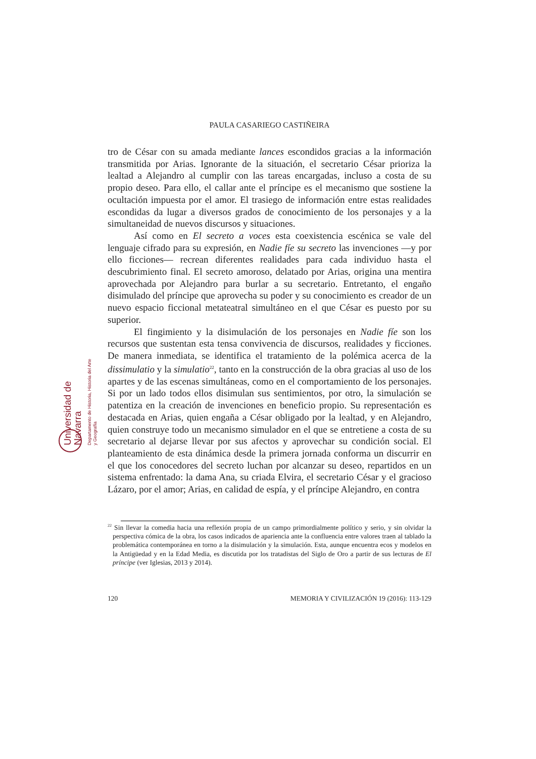PAULA CASARIEGO CASTIÑEIRA
Universidad de Navarra
Departamento de Historia, Historia del Arte y Geografía
tro de César con su amada mediante lances escondidos gracias a la información transmitida por Arias. Ignorante de la situación, el secretario César prioriza la lealtad a Alejandro al cumplir con las tareas encargadas, incluso a costa de su propio deseo. Para ello, el callar ante el príncipe es el mecanismo que sostiene la ocultación impuesta por el amor. El trasiego de información entre estas realidades escondidas da lugar a diversos grados de conocimiento de los personajes y a la simultaneidad de nuevos discursos y situaciones.
Así como en El secreto a voces esta coexistencia escénica se vale del lenguaje cifrado para su expresión, en Nadie fíe su secreto las invenciones —y por ello ficciones— recrean diferentes realidades para cada individuo hasta el descubrimiento final. El secreto amoroso, delatado por Arias, origina una mentira aprovechada por Alejandro para burlar a su secretario. Entretanto, el engaño disimulado del príncipe que aprovecha su poder y su conocimiento es creador de un nuevo espacio ficcional metateatral simultáneo en el que César es puesto por su superior.
El fingimiento y la disimulación de los personajes en Nadie fíe son los recursos que sustentan esta tensa convivencia de discursos, realidades y ficciones. De manera inmediata, se identifica el tratamiento de la polémica acerca de la dissimulatio y la simulatio<sup>22</sup>, tanto en la construcción de la obra gracias al uso de los apartes y de las escenas simultáneas, como en el comportamiento de los personajes. Si por un lado todos ellos disimulan sus sentimientos, por otro, la simulación se patentiza en la creación de invenciones en beneficio propio. Su representación es destacada en Arias, quien engaña a César obligado por la lealtad, y en Alejandro, quien construye todo un mecanismo simulador en el que se entretiene a costa de su secretario al dejarse llevar por sus afectos y aprovechar su condición social. El planteamiento de esta dinámica desde la primera jornada conforma un discurrir en el que los conocedores del secreto luchan por alcanzar su deseo, repartidos en un sistema enfrentado: la dama Ana, su criada Elvira, el secretario César y el gracioso Lázaro, por el amor; Arias, en calidad de espía, y el príncipe Alejandro, en contra
<sup>22</sup> Sin llevar la comedia hacia una reflexión propia de un campo primordialmente político y serio, y sin olvidar la perspectiva cómica de la obra, los casos indicados de apariencia ante la confluencia entre valores traen al tablado la problemática contemporánea en torno a la disimulación y la simulación. Esta, aunque encuentra ecos y modelos en la Antigüedad y en la Edad Media, es discutida por los tratadistas del Siglo de Oro a partir de sus lecturas de El príncipe (ver Iglesias, 2013 y 2014).
120 MEMORIA Y CIVILIZACIÓN 19 (2016): 113-129